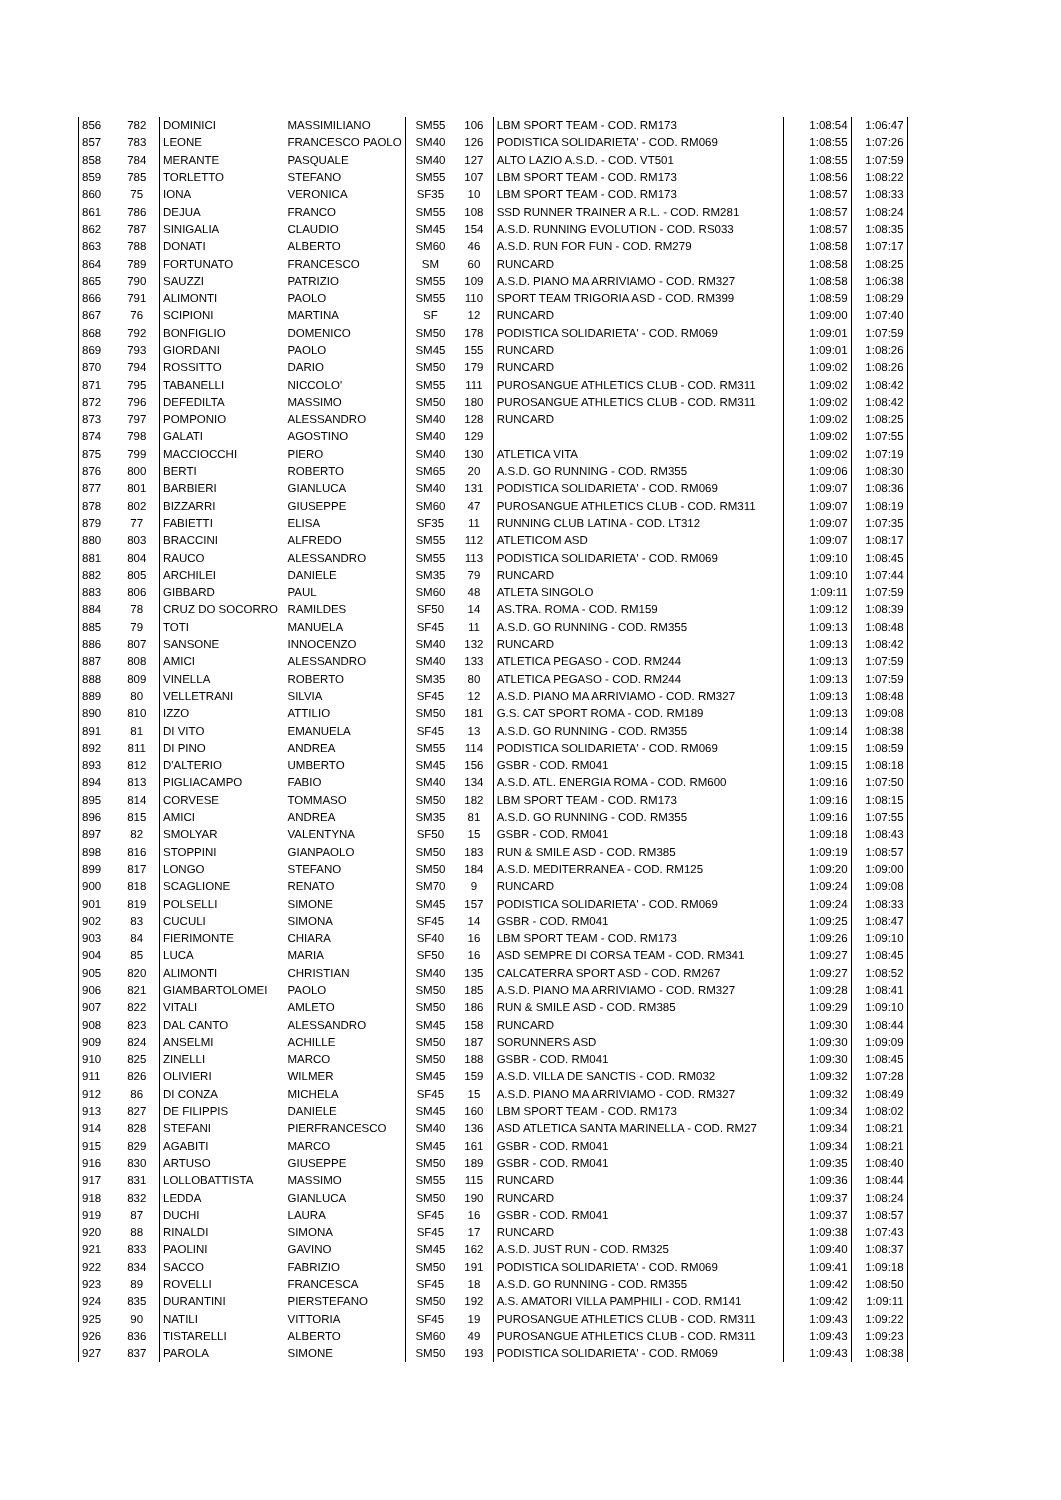| 856 | 782 | DOMINICI | MASSIMILIANO | SM55 | 106 | LBM SPORT TEAM - COD. RM173 | 1:08:54 | 1:06:47 |
| 857 | 783 | LEONE | FRANCESCO PAOLO | SM40 | 126 | PODISTICA SOLIDARIETA' - COD. RM069 | 1:08:55 | 1:07:26 |
| 858 | 784 | MERANTE | PASQUALE | SM40 | 127 | ALTO LAZIO A.S.D. - COD. VT501 | 1:08:55 | 1:07:59 |
| 859 | 785 | TORLETTO | STEFANO | SM55 | 107 | LBM SPORT TEAM - COD. RM173 | 1:08:56 | 1:08:22 |
| 860 | 75 | IONA | VERONICA | SF35 | 10 | LBM SPORT TEAM - COD. RM173 | 1:08:57 | 1:08:33 |
| 861 | 786 | DEJUA | FRANCO | SM55 | 108 | SSD RUNNER TRAINER A R.L. - COD. RM281 | 1:08:57 | 1:08:24 |
| 862 | 787 | SINIGALIA | CLAUDIO | SM45 | 154 | A.S.D. RUNNING EVOLUTION - COD. RS033 | 1:08:57 | 1:08:35 |
| 863 | 788 | DONATI | ALBERTO | SM60 | 46 | A.S.D. RUN FOR FUN - COD. RM279 | 1:08:58 | 1:07:17 |
| 864 | 789 | FORTUNATO | FRANCESCO | SM | 60 | RUNCARD | 1:08:58 | 1:08:25 |
| 865 | 790 | SAUZZI | PATRIZIO | SM55 | 109 | A.S.D. PIANO MA ARRIVIAMO - COD. RM327 | 1:08:58 | 1:06:38 |
| 866 | 791 | ALIMONTI | PAOLO | SM55 | 110 | SPORT TEAM TRIGORIA ASD - COD. RM399 | 1:08:59 | 1:08:29 |
| 867 | 76 | SCIPIONI | MARTINA | SF | 12 | RUNCARD | 1:09:00 | 1:07:40 |
| 868 | 792 | BONFIGLIO | DOMENICO | SM50 | 178 | PODISTICA SOLIDARIETA' - COD. RM069 | 1:09:01 | 1:07:59 |
| 869 | 793 | GIORDANI | PAOLO | SM45 | 155 | RUNCARD | 1:09:01 | 1:08:26 |
| 870 | 794 | ROSSITTO | DARIO | SM50 | 179 | RUNCARD | 1:09:02 | 1:08:26 |
| 871 | 795 | TABANELLI | NICCOLO' | SM55 | 111 | PUROSANGUE ATHLETICS CLUB - COD. RM311 | 1:09:02 | 1:08:42 |
| 872 | 796 | DEFEDILTA | MASSIMO | SM50 | 180 | PUROSANGUE ATHLETICS CLUB - COD. RM311 | 1:09:02 | 1:08:42 |
| 873 | 797 | POMPONIO | ALESSANDRO | SM40 | 128 | RUNCARD | 1:09:02 | 1:08:25 |
| 874 | 798 | GALATI | AGOSTINO | SM40 | 129 | | 1:09:02 | 1:07:55 |
| 875 | 799 | MACCIOCCHI | PIERO | SM40 | 130 | ATLETICA VITA | 1:09:02 | 1:07:19 |
| 876 | 800 | BERTI | ROBERTO | SM65 | 20 | A.S.D. GO RUNNING - COD. RM355 | 1:09:06 | 1:08:30 |
| 877 | 801 | BARBIERI | GIANLUCA | SM40 | 131 | PODISTICA SOLIDARIETA' - COD. RM069 | 1:09:07 | 1:08:36 |
| 878 | 802 | BIZZARRI | GIUSEPPE | SM60 | 47 | PUROSANGUE ATHLETICS CLUB - COD. RM311 | 1:09:07 | 1:08:19 |
| 879 | 77 | FABIETTI | ELISA | SF35 | 11 | RUNNING CLUB LATINA - COD. LT312 | 1:09:07 | 1:07:35 |
| 880 | 803 | BRACCINI | ALFREDO | SM55 | 112 | ATLETICOM ASD | 1:09:07 | 1:08:17 |
| 881 | 804 | RAUCO | ALESSANDRO | SM55 | 113 | PODISTICA SOLIDARIETA' - COD. RM069 | 1:09:10 | 1:08:45 |
| 882 | 805 | ARCHILEI | DANIELE | SM35 | 79 | RUNCARD | 1:09:10 | 1:07:44 |
| 883 | 806 | GIBBARD | PAUL | SM60 | 48 | ATLETA SINGOLO | 1:09:11 | 1:07:59 |
| 884 | 78 | CRUZ DO SOCORRO | RAMILDES | SF50 | 14 | AS.TRA. ROMA - COD. RM159 | 1:09:12 | 1:08:39 |
| 885 | 79 | TOTI | MANUELA | SF45 | 11 | A.S.D. GO RUNNING - COD. RM355 | 1:09:13 | 1:08:48 |
| 886 | 807 | SANSONE | INNOCENZO | SM40 | 132 | RUNCARD | 1:09:13 | 1:08:42 |
| 887 | 808 | AMICI | ALESSANDRO | SM40 | 133 | ATLETICA PEGASO - COD. RM244 | 1:09:13 | 1:07:59 |
| 888 | 809 | VINELLA | ROBERTO | SM35 | 80 | ATLETICA PEGASO - COD. RM244 | 1:09:13 | 1:07:59 |
| 889 | 80 | VELLETRANI | SILVIA | SF45 | 12 | A.S.D. PIANO MA ARRIVIAMO - COD. RM327 | 1:09:13 | 1:08:48 |
| 890 | 810 | IZZO | ATTILIO | SM50 | 181 | G.S. CAT SPORT ROMA - COD. RM189 | 1:09:13 | 1:09:08 |
| 891 | 81 | DI VITO | EMANUELA | SF45 | 13 | A.S.D. GO RUNNING - COD. RM355 | 1:09:14 | 1:08:38 |
| 892 | 811 | DI PINO | ANDREA | SM55 | 114 | PODISTICA SOLIDARIETA' - COD. RM069 | 1:09:15 | 1:08:59 |
| 893 | 812 | D'ALTERIO | UMBERTO | SM45 | 156 | GSBR - COD. RM041 | 1:09:15 | 1:08:18 |
| 894 | 813 | PIGLIACAMPO | FABIO | SM40 | 134 | A.S.D. ATL. ENERGIA ROMA - COD. RM600 | 1:09:16 | 1:07:50 |
| 895 | 814 | CORVESE | TOMMASO | SM50 | 182 | LBM SPORT TEAM - COD. RM173 | 1:09:16 | 1:08:15 |
| 896 | 815 | AMICI | ANDREA | SM35 | 81 | A.S.D. GO RUNNING - COD. RM355 | 1:09:16 | 1:07:55 |
| 897 | 82 | SMOLYAR | VALENTYNA | SF50 | 15 | GSBR - COD. RM041 | 1:09:18 | 1:08:43 |
| 898 | 816 | STOPPINI | GIANPAOLO | SM50 | 183 | RUN & SMILE ASD - COD. RM385 | 1:09:19 | 1:08:57 |
| 899 | 817 | LONGO | STEFANO | SM50 | 184 | A.S.D. MEDITERRANEA - COD. RM125 | 1:09:20 | 1:09:00 |
| 900 | 818 | SCAGLIONE | RENATO | SM70 | 9 | RUNCARD | 1:09:24 | 1:09:08 |
| 901 | 819 | POLSELLI | SIMONE | SM45 | 157 | PODISTICA SOLIDARIETA' - COD. RM069 | 1:09:24 | 1:08:33 |
| 902 | 83 | CUCULI | SIMONA | SF45 | 14 | GSBR - COD. RM041 | 1:09:25 | 1:08:47 |
| 903 | 84 | FIERIMONTE | CHIARA | SF40 | 16 | LBM SPORT TEAM - COD. RM173 | 1:09:26 | 1:09:10 |
| 904 | 85 | LUCA | MARIA | SF50 | 16 | ASD SEMPRE DI CORSA TEAM - COD. RM341 | 1:09:27 | 1:08:45 |
| 905 | 820 | ALIMONTI | CHRISTIAN | SM40 | 135 | CALCATERRA SPORT ASD - COD. RM267 | 1:09:27 | 1:08:52 |
| 906 | 821 | GIAMBARTOLOMEI | PAOLO | SM50 | 185 | A.S.D. PIANO MA ARRIVIAMO - COD. RM327 | 1:09:28 | 1:08:41 |
| 907 | 822 | VITALI | AMLETO | SM50 | 186 | RUN & SMILE ASD - COD. RM385 | 1:09:29 | 1:09:10 |
| 908 | 823 | DAL CANTO | ALESSANDRO | SM45 | 158 | RUNCARD | 1:09:30 | 1:08:44 |
| 909 | 824 | ANSELMI | ACHILLE | SM50 | 187 | SORUNNERS ASD | 1:09:30 | 1:09:09 |
| 910 | 825 | ZINELLI | MARCO | SM50 | 188 | GSBR - COD. RM041 | 1:09:30 | 1:08:45 |
| 911 | 826 | OLIVIERI | WILMER | SM45 | 159 | A.S.D. VILLA DE SANCTIS - COD. RM032 | 1:09:32 | 1:07:28 |
| 912 | 86 | DI CONZA | MICHELA | SF45 | 15 | A.S.D. PIANO MA ARRIVIAMO - COD. RM327 | 1:09:32 | 1:08:49 |
| 913 | 827 | DE FILIPPIS | DANIELE | SM45 | 160 | LBM SPORT TEAM - COD. RM173 | 1:09:34 | 1:08:02 |
| 914 | 828 | STEFANI | PIERFRANCESCO | SM40 | 136 | ASD ATLETICA SANTA MARINELLA - COD. RM27 | 1:09:34 | 1:08:21 |
| 915 | 829 | AGABITI | MARCO | SM45 | 161 | GSBR - COD. RM041 | 1:09:34 | 1:08:21 |
| 916 | 830 | ARTUSO | GIUSEPPE | SM50 | 189 | GSBR - COD. RM041 | 1:09:35 | 1:08:40 |
| 917 | 831 | LOLLOBATTISTA | MASSIMO | SM55 | 115 | RUNCARD | 1:09:36 | 1:08:44 |
| 918 | 832 | LEDDA | GIANLUCA | SM50 | 190 | RUNCARD | 1:09:37 | 1:08:24 |
| 919 | 87 | DUCHI | LAURA | SF45 | 16 | GSBR - COD. RM041 | 1:09:37 | 1:08:57 |
| 920 | 88 | RINALDI | SIMONA | SF45 | 17 | RUNCARD | 1:09:38 | 1:07:43 |
| 921 | 833 | PAOLINI | GAVINO | SM45 | 162 | A.S.D. JUST RUN - COD. RM325 | 1:09:40 | 1:08:37 |
| 922 | 834 | SACCO | FABRIZIO | SM50 | 191 | PODISTICA SOLIDARIETA' - COD. RM069 | 1:09:41 | 1:09:18 |
| 923 | 89 | ROVELLI | FRANCESCA | SF45 | 18 | A.S.D. GO RUNNING - COD. RM355 | 1:09:42 | 1:08:50 |
| 924 | 835 | DURANTINI | PIERSTEFANO | SM50 | 192 | A.S. AMATORI VILLA PAMPHILI - COD. RM141 | 1:09:42 | 1:09:11 |
| 925 | 90 | NATILI | VITTORIA | SF45 | 19 | PUROSANGUE ATHLETICS CLUB - COD. RM311 | 1:09:43 | 1:09:22 |
| 926 | 836 | TISTARELLI | ALBERTO | SM60 | 49 | PUROSANGUE ATHLETICS CLUB - COD. RM311 | 1:09:43 | 1:09:23 |
| 927 | 837 | PAROLA | SIMONE | SM50 | 193 | PODISTICA SOLIDARIETA' - COD. RM069 | 1:09:43 | 1:08:38 |